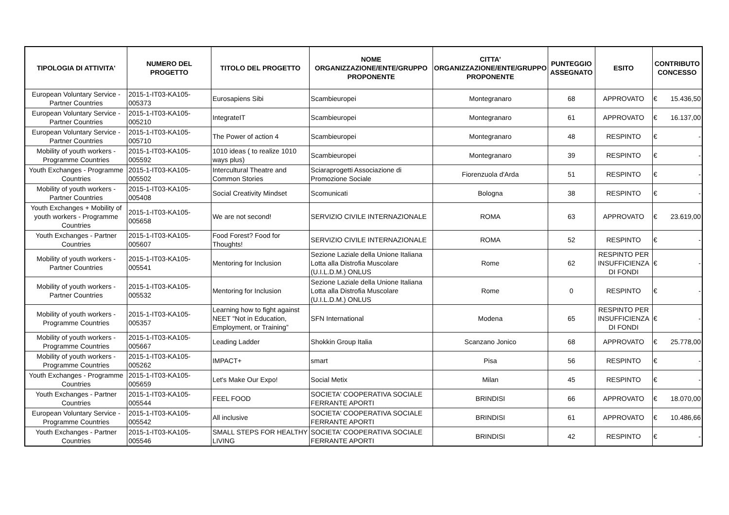| TIPOLOGIA DI ATTIVITA' | NUMERO DEL PROGETTO | TITOLO DEL PROGETTO | NOME ORGANIZZAZIONE/ENTE/GRUPPO PROPONENTE | CITTA' ORGANIZZAZIONE/ENTE/GRUPPO PROPONENTE | PUNTEGGIO ASSEGNATO | ESITO | CONTRIBUTO CONCESSO |
| --- | --- | --- | --- | --- | --- | --- | --- |
| European Voluntary Service - Partner Countries | 2015-1-IT03-KA105-005373 | Eurosapiens Sibi | Scambieuropei | Montegranaro | 68 | APPROVATO | € 15.436,50 |
| European Voluntary Service - Partner Countries | 2015-1-IT03-KA105-005210 | IntegrateIT | Scambieuropei | Montegranaro | 61 | APPROVATO | € 16.137,00 |
| European Voluntary Service - Partner Countries | 2015-1-IT03-KA105-005710 | The Power of action 4 | Scambieuropei | Montegranaro | 48 | RESPINTO | € - |
| Mobility of youth workers - Programme Countries | 2015-1-IT03-KA105-005592 | 1010 ideas ( to realize 1010 ways plus) | Scambieuropei | Montegranaro | 39 | RESPINTO | € - |
| Youth Exchanges - Programme Countries | 2015-1-IT03-KA105-005502 | Intercultural Theatre and Common Stories | Sciaraprogetti Associazione di Promozione Sociale | Fiorenzuola d'Arda | 51 | RESPINTO | € - |
| Mobility of youth workers - Partner Countries | 2015-1-IT03-KA105-005408 | Social Creativity Mindset | Scomunicati | Bologna | 38 | RESPINTO | € - |
| Youth Exchanges + Mobility of youth workers - Programme Countries | 2015-1-IT03-KA105-005658 | We are not second! | SERVIZIO CIVILE INTERNAZIONALE | ROMA | 63 | APPROVATO | € 23.619,00 |
| Youth Exchanges - Partner Countries | 2015-1-IT03-KA105-005607 | Food Forest? Food for Thoughts! | SERVIZIO CIVILE INTERNAZIONALE | ROMA | 52 | RESPINTO | € - |
| Mobility of youth workers - Partner Countries | 2015-1-IT03-KA105-005541 | Mentoring for Inclusion | Sezione Laziale della Unione Italiana Lotta alla Distrofia Muscolare (U.I.L.D.M.) ONLUS | Rome | 62 | RESPINTO PER INSUFFICIENZA DI FONDI | € - |
| Mobility of youth workers - Partner Countries | 2015-1-IT03-KA105-005532 | Mentoring for Inclusion | Sezione Laziale della Unione Italiana Lotta alla Distrofia Muscolare (U.I.L.D.M.) ONLUS | Rome | 0 | RESPINTO | € - |
| Mobility of youth workers - Programme Countries | 2015-1-IT03-KA105-005357 | Learning how to fight against NEET "Not in Education, Employment, or Training” | SFN International | Modena | 65 | RESPINTO PER INSUFFICIENZA DI FONDI | € - |
| Mobility of youth workers - Programme Countries | 2015-1-IT03-KA105-005667 | Leading Ladder | Shokkin Group Italia | Scanzano Jonico | 68 | APPROVATO | € 25.778,00 |
| Mobility of youth workers - Programme Countries | 2015-1-IT03-KA105-005262 | IMPACT+ | smart | Pisa | 56 | RESPINTO | € - |
| Youth Exchanges - Programme Countries | 2015-1-IT03-KA105-005659 | Let's Make Our Expo! | Social Metix | Milan | 45 | RESPINTO | € - |
| Youth Exchanges - Partner Countries | 2015-1-IT03-KA105-005544 | FEEL FOOD | SOCIETA' COOPERATIVA SOCIALE FERRANTE APORTI | BRINDISI | 66 | APPROVATO | € 18.070,00 |
| European Voluntary Service - Programme Countries | 2015-1-IT03-KA105-005542 | All inclusive | SOCIETA' COOPERATIVA SOCIALE FERRANTE APORTI | BRINDISI | 61 | APPROVATO | € 10.486,66 |
| Youth Exchanges - Partner Countries | 2015-1-IT03-KA105-005546 | SMALL STEPS FOR HEALTHY LIVING | SOCIETA' COOPERATIVA SOCIALE FERRANTE APORTI | BRINDISI | 42 | RESPINTO | € - |